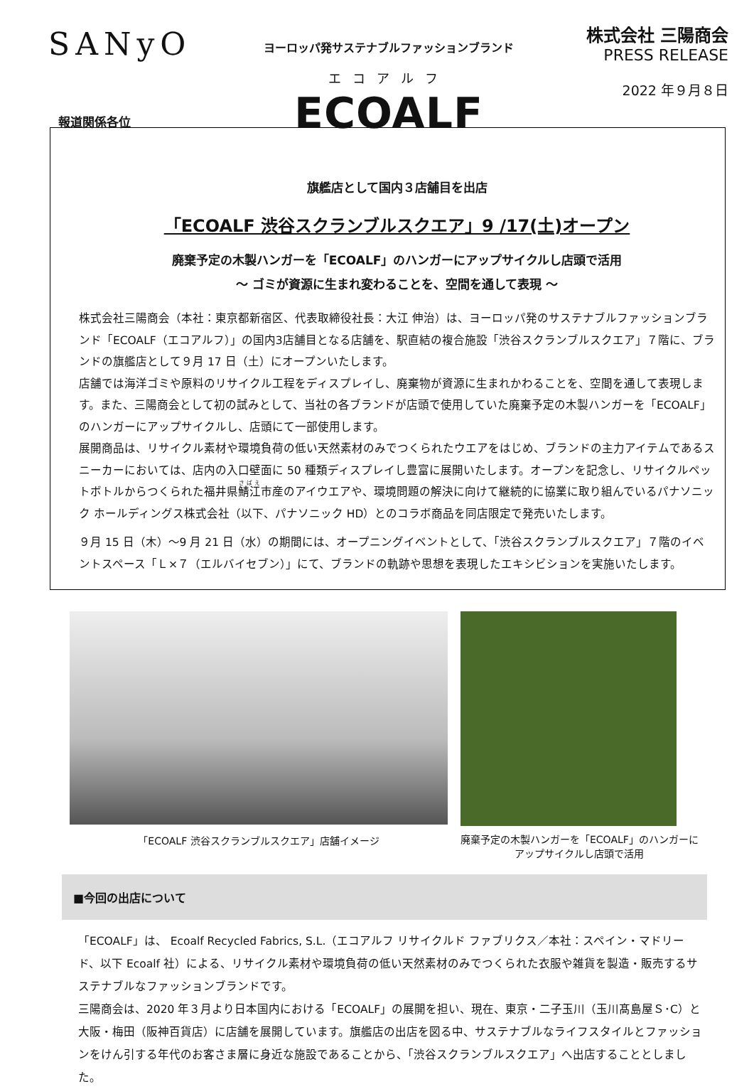SANyO
ヨーロッパ発サステナブルファッションブランド
エコアルフ
ECOALF
株式会社 三陽商会
PRESS RELEASE
2022 年９月８日
報道関係各位
旗艦店として国内３店舗目を出店
「ECOALF 渋谷スクランブルスクエア」9 /17(土)オープン
廃棄予定の木製ハンガーを「ECOALF」のハンガーにアップサイクルし店頭で活用
～ ゴミが資源に生まれ変わることを、空間を通して表現 ～
株式会社三陽商会（本社：東京都新宿区、代表取締役社長：大江 伸治）は、ヨーロッパ発のサステナブルファッションブランド「ECOALF（エコアルフ）」の国内3店舗目となる店舗を、駅直結の複合施設「渋谷スクランブルスクエア」７階に、ブランドの旗艦店として９月 17 日（土）にオープンいたします。
店舗では海洋ゴミや原料のリサイクル工程をディスプレイし、廃棄物が資源に生まれかわることを、空間を通して表現します。また、三陽商会として初の試みとして、当社の各ブランドが店頭で使用していた廃棄予定の木製ハンガーを「ECOALF」のハンガーにアップサイクルし、店頭にて一部使用します。
展開商品は、リサイクル素材や環境負荷の低い天然素材のみでつくられたウエアをはじめ、ブランドの主力アイテムであるスニーカーにおいては、店内の入口壁面に 50 種類ディスプレイし豊富に展開いたします。オープンを記念し、リサイクルペットボトルからつくられた福井県鯖江市産のアイウエアや、環境問題の解決に向けて継続的に協業に取り組んでいるパナソニック ホールディングス株式会社（以下、パナソニック HD）とのコラボ商品を同店限定で発売いたします。
９月 15 日（木）～9 月 21 日（水）の期間には、オープニングイベントとして、「渋谷スクランブルスクエア」７階のイベントスペース「Ｌ×７（エルバイセブン）」にて、ブランドの軌跡や思想を表現したエキシビションを実施いたします。
「ECOALF 渋谷スクランブルスクエア」店舗イメージ
廃棄予定の木製ハンガーを「ECOALF」のハンガーに
アップサイクルし店頭で活用
■今回の出店について
「ECOALF」は、 Ecoalf Recycled Fabrics, S.L.（エコアルフ リサイクルド ファブリクス／本社：スペイン・マドリード、以下 Ecoalf 社）による、リサイクル素材や環境負荷の低い天然素材のみでつくられた衣服や雑貨を製造・販売するサステナブルなファッションブランドです。
三陽商会は、2020 年３月より日本国内における「ECOALF」の展開を担い、現在、東京・二子玉川（玉川髙島屋Ｓ･C）と大阪・梅田（阪神百貨店）に店舗を展開しています。旗艦店の出店を図る中、サステナブルなライフスタイルとファッションをけん引する年代のお客さま層に身近な施設であることから、「渋谷スクランブルスクエア」へ出店することとしました。